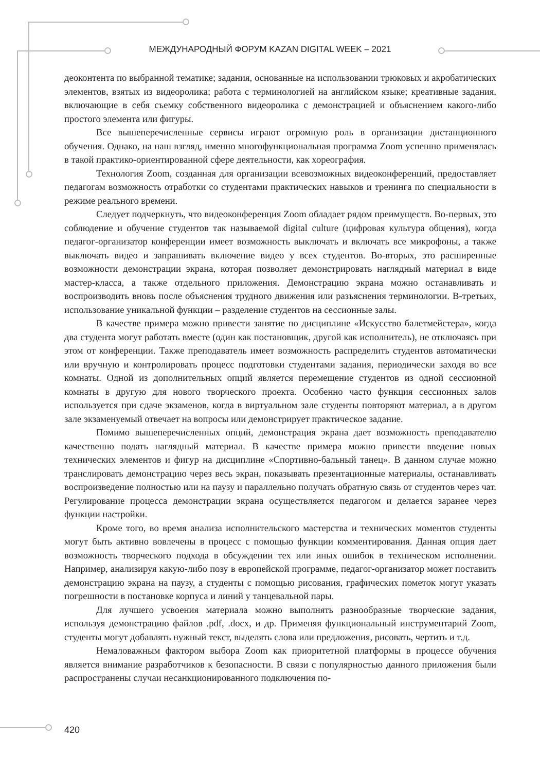МЕЖДУНАРОДНЫЙ ФОРУМ KAZAN DIGITAL WEEK – 2021
деоконтента по выбранной тематике; задания, основанные на использовании трюковых и акробатических элементов, взятых из видеоролика; работа с терминологией на английском языке; креативные задания, включающие в себя съемку собственного видеоролика с демонстрацией и объяснением какого-либо простого элемента или фигуры.
Все вышеперечисленные сервисы играют огромную роль в организации дистанционного обучения. Однако, на наш взгляд, именно многофункциональная программа Zoom успешно применялась в такой практико-ориентированной сфере деятельности, как хореография.
Технология Zoom, созданная для организации всевозможных видеоконференций, предоставляет педагогам возможность отработки со студентами практических навыков и тренинга по специальности в режиме реального времени.
Следует подчеркнуть, что видеоконференция Zoom обладает рядом преимуществ. Во-первых, это соблюдение и обучение студентов так называемой digital culture (цифровая культура общения), когда педагог-организатор конференции имеет возможность выключать и включать все микрофоны, а также выключать видео и запрашивать включение видео у всех студентов. Во-вторых, это расширенные возможности демонстрации экрана, которая позволяет демонстрировать наглядный материал в виде мастер-класса, а также отдельного приложения. Демонстрацию экрана можно останавливать и воспроизводить вновь после объяснения трудного движения или разъяснения терминологии. В-третьих, использование уникальной функции – разделение студентов на сессионные залы.
В качестве примера можно привести занятие по дисциплине «Искусство балетмейстера», когда два студента могут работать вместе (один как постановщик, другой как исполнитель), не отключаясь при этом от конференции. Также преподаватель имеет возможность распределить студентов автоматически или вручную и контролировать процесс подготовки студентами задания, периодически заходя во все комнаты. Одной из дополнительных опций является перемещение студентов из одной сессионной комнаты в другую для нового творческого проекта. Особенно часто функция сессионных залов используется при сдаче экзаменов, когда в виртуальном зале студенты повторяют материал, а в другом зале экзаменуемый отвечает на вопросы или демонстрирует практическое задание.
Помимо вышеперечисленных опций, демонстрация экрана дает возможность преподавателю качественно подать наглядный материал. В качестве примера можно привести введение новых технических элементов и фигур на дисциплине «Спортивно-бальный танец». В данном случае можно транслировать демонстрацию через весь экран, показывать презентационные материалы, останавливать воспроизведение полностью или на паузу и параллельно получать обратную связь от студентов через чат. Регулирование процесса демонстрации экрана осуществляется педагогом и делается заранее через функции настройки.
Кроме того, во время анализа исполнительского мастерства и технических моментов студенты могут быть активно вовлечены в процесс с помощью функции комментирования. Данная опция дает возможность творческого подхода в обсуждении тех или иных ошибок в техническом исполнении. Например, анализируя какую-либо позу в европейской программе, педагог-организатор может поставить демонстрацию экрана на паузу, а студенты с помощью рисования, графических пометок могут указать погрешности в постановке корпуса и линий у танцевальной пары.
Для лучшего усвоения материала можно выполнять разнообразные творческие задания, используя демонстрацию файлов .pdf, .docx, и др. Применяя функциональный инструментарий Zoom, студенты могут добавлять нужный текст, выделять слова или предложения, рисовать, чертить и т.д.
Немаловажным фактором выбора Zoom как приоритетной платформы в процессе обучения является внимание разработчиков к безопасности. В связи с популярностью данного приложения были распространены случаи несанкционированного подключения по-
420